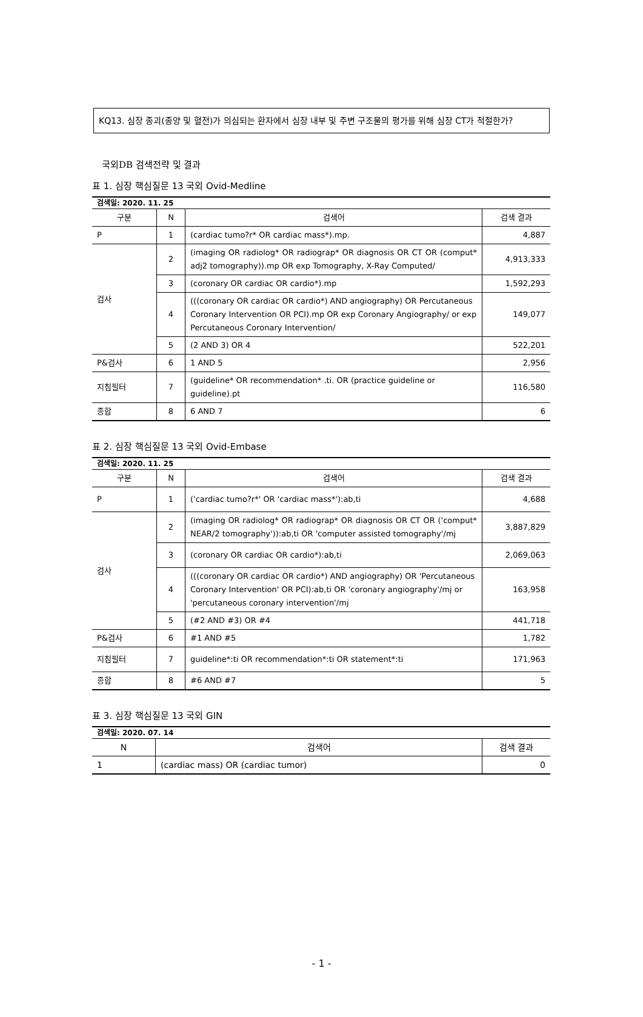KQ13. 심장 종괴(종양 및 혈전)가 의심되는 환자에서 심장 내부 및 주변 구조물의 평가를 위해 심장 CT가 적절한가?
국외DB 검색전략 및 결과
표 1. 심장 핵심질문 13 국외 Ovid-Medline
| 검색일: 2020. 11. 25 | | | |
| 구분 | N | 검색어 | 검색 결과 |
| P | 1 | (cardiac tumo?r* OR cardiac mass*).mp. | 4,887 |
| 검사 | 2 | (imaging OR radiolog* OR radiograp* OR diagnosis OR CT OR (comput* adj2 tomography)).mp OR exp Tomography, X-Ray Computed/ | 4,913,333 |
| | 3 | (coronary OR cardiac OR cardio*).mp | 1,592,293 |
| | 4 | (((coronary OR cardiac OR cardio*) AND angiography) OR Percutaneous Coronary Intervention OR PCI).mp OR exp Coronary Angiography/ or exp Percutaneous Coronary Intervention/ | 149,077 |
| | 5 | (2 AND 3) OR 4 | 522,201 |
| P&검사 | 6 | 1 AND 5 | 2,956 |
| 지침필터 | 7 | (guideline* OR recommendation* .ti. OR (practice guideline or guideline).pt | 116,580 |
| 종합 | 8 | 6 AND 7 | 6 |
표 2. 심장 핵심질문 13 국외 Ovid-Embase
| 검색일: 2020. 11. 25 | | | |
| 구분 | N | 검색어 | 검색 결과 |
| P | 1 | ('cardiac tumo?r*' OR 'cardiac mass*'):ab,ti | 4,688 |
| 검사 | 2 | (imaging OR radiolog* OR radiograp* OR diagnosis OR CT OR ('comput* NEAR/2 tomography')):ab,ti OR 'computer assisted tomography'/mj | 3,887,829 |
| | 3 | (coronary OR cardiac OR cardio*):ab,ti | 2,069,063 |
| | 4 | (((coronary OR cardiac OR cardio*) AND angiography) OR 'Percutaneous Coronary Intervention' OR PCI):ab,ti OR 'coronary angiography'/mj or 'percutaneous coronary intervention'/mj | 163,958 |
| | 5 | (#2 AND #3) OR #4 | 441,718 |
| P&검사 | 6 | #1 AND #5 | 1,782 |
| 지침필터 | 7 | guideline*:ti OR recommendation*:ti OR statement*:ti | 171,963 |
| 종합 | 8 | #6 AND #7 | 5 |
표 3. 심장 핵심질문 13 국외 GIN
| 검색일: 2020. 07. 14 | | |
| N | 검색어 | 검색 결과 |
| 1 | (cardiac mass) OR (cardiac tumor) | 0 |
- 1 -